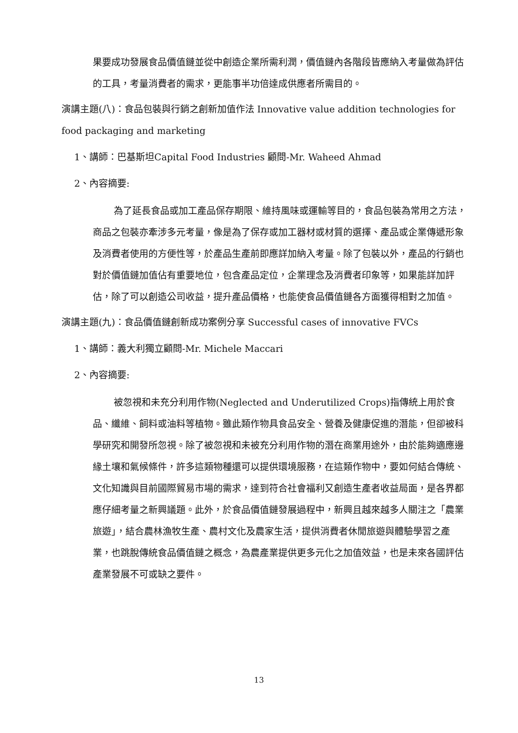果要成功發展食品價值鏈並從中創造企業所需利潤，價值鏈內各階段皆應納入考量做為評估的工具，考量消費者的需求，更能事半功倍達成供應者所需目的。
演講主題(八)：食品包裝與行銷之創新加值作法 Innovative value addition technologies for food packaging and marketing
1、講師：巴基斯坦Capital Food Industries 顧問-Mr. Waheed Ahmad
2、內容摘要:
為了延長食品或加工產品保存期限、維持風味或運輸等目的，食品包裝為常用之方法，商品之包裝亦牽涉多元考量，像是為了保存或加工器材或材質的選擇、產品或企業傳遞形象及消費者使用的方便性等，於產品生產前即應詳加納入考量。除了包裝以外，產品的行銷也對於價值鏈加值佔有重要地位，包含產品定位，企業理念及消費者印象等，如果能詳加評估，除了可以創造公司收益，提升產品價格，也能使食品價值鏈各方面獲得相對之加值。
演講主題(九)：食品價值鏈創新成功案例分享 Successful cases of innovative FVCs
1、講師：義大利獨立顧問-Mr. Michele Maccari
2、內容摘要:
被忽視和未充分利用作物(Neglected and Underutilized Crops)指傳統上用於食品、纖維、飼料或油料等植物。雖此類作物具食品安全、營養及健康促進的潛能，但卻被科學研究和開發所忽視。除了被忽視和未被充分利用作物的潛在商業用途外，由於能夠適應邊緣土壤和氣候條件，許多這類物種還可以提供環境服務，在這類作物中，要如何結合傳統、文化知識與目前國際貿易市場的需求，達到符合社會福利又創造生產者收益局面，是各界都應仔細考量之新興議題。此外，於食品價值鏈發展過程中，新興且越來越多人關注之「農業旅遊」，結合農林漁牧生產、農村文化及農家生活，提供消費者休閒旅遊與體驗學習之產業，也跳脫傳統食品價值鏈之概念，為農產業提供更多元化之加值效益，也是未來各國評估產業發展不可或缺之要件。
13